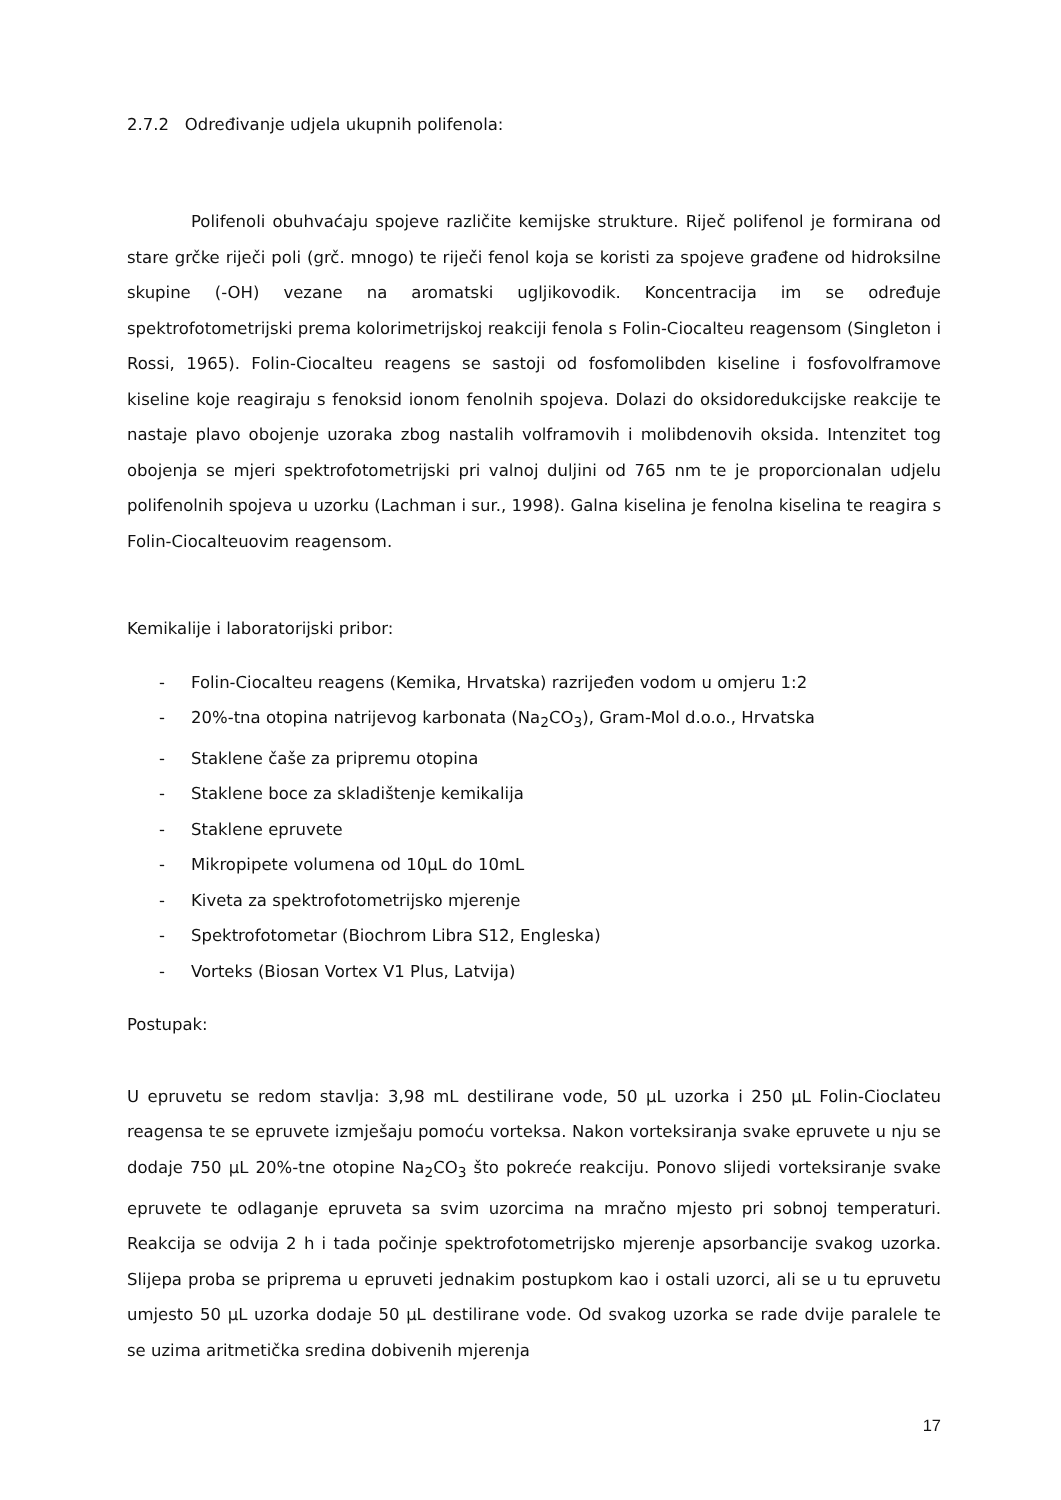2.7.2 Određivanje udjela ukupnih polifenola:
Polifenoli obuhvaćaju spojeve različite kemijske strukture. Riječ polifenol je formirana od stare grčke riječi poli (grč. mnogo) te riječi fenol koja se koristi za spojeve građene od hidroksilne skupine (-OH) vezane na aromatski ugljikovodik. Koncentracija im se određuje spektrofotometrijski prema kolorimetrijskoj reakciji fenola s Folin-Ciocalteu reagensom (Singleton i Rossi, 1965). Folin-Ciocalteu reagens se sastoji od fosfomolibden kiseline i fosfovolframove kiseline koje reagiraju s fenoksid ionom fenolnih spojeva. Dolazi do oksidoredukcijske reakcije te nastaje plavo obojenje uzoraka zbog nastalih volframovih i molibdenovih oksida. Intenzitet tog obojenja se mjeri spektrofotometrijski pri valnoj duljini od 765 nm te je proporcionalan udjelu polifenolnih spojeva u uzorku (Lachman i sur., 1998). Galna kiselina je fenolna kiselina te reagira s Folin-Ciocalteuovim reagensom.
Kemikalije i laboratorijski pribor:
- Folin-Ciocalteu reagens (Kemika, Hrvatska) razrijeđen vodom u omjeru 1:2
- 20%-tna otopina natrijevog karbonata (Na<sub>2</sub>CO<sub>3</sub>), Gram-Mol d.o.o., Hrvatska
- Staklene čaše za pripremu otopina
- Staklene boce za skladištenje kemikalija
- Staklene epruvete
- Mikropipete volumena od 10μL do 10mL
- Kiveta za spektrofotometrijsko mjerenje
- Spektrofotometar (Biochrom Libra S12, Engleska)
- Vorteks (Biosan Vortex V1 Plus, Latvija)
Postupak:
U epruvetu se redom stavlja: 3,98 mL destilirane vode, 50 μL uzorka i 250 μL Folin-Cioclateu reagensa te se epruvete izmješaju pomoću vorteksa. Nakon vorteksiranja svake epruvete u nju se dodaje 750 μL 20%-tne otopine Na<sub>2</sub>CO<sub>3</sub> što pokreće reakciju. Ponovo slijedi vorteksiranje svake epruvete te odlaganje epruveta sa svim uzorcima na mračno mjesto pri sobnoj temperaturi. Reakcija se odvija 2 h i tada počinje spektrofotometrijsko mjerenje apsorbancije svakog uzorka. Slijepa proba se priprema u epruveti jednakim postupkom kao i ostali uzorci, ali se u tu epruvetu umjesto 50 μL uzorka dodaje 50 μL destilirane vode. Od svakog uzorka se rade dvije paralele te se uzima aritmetička sredina dobivenih mjerenja
17